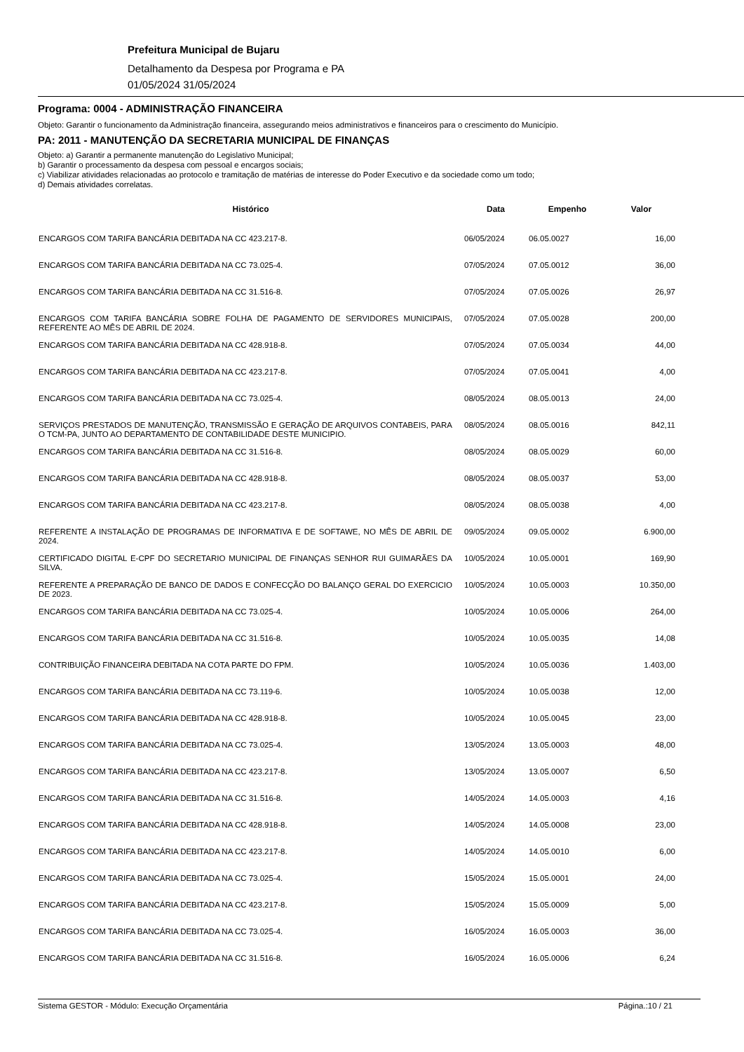Prefeitura Municipal de Bujaru
Detalhamento da Despesa por Programa e PA
01/05/2024 31/05/2024
Programa: 0004 - ADMINISTRAÇÃO FINANCEIRA
Objeto: Garantir o funcionamento da Administração financeira, assegurando meios administrativos e financeiros para o crescimento do Município.
PA: 2011 - MANUTENÇÃO DA SECRETARIA MUNICIPAL DE FINANÇAS
Objeto: a) Garantir a permanente manutenção do Legislativo Municipal;
b) Garantir o processamento da despesa com pessoal e encargos sociais;
c) Viabilizar atividades relacionadas ao protocolo e tramitação de matérias de interesse do Poder Executivo e da sociedade como um todo;
d) Demais atividades correlatas.
| Histórico | Data | Empenho | Valor |
| --- | --- | --- | --- |
| ENCARGOS COM TARIFA BANCÁRIA DEBITADA NA CC 423.217-8. | 06/05/2024 | 06.05.0027 | 16,00 |
| ENCARGOS COM TARIFA BANCÁRIA DEBITADA NA CC 73.025-4. | 07/05/2024 | 07.05.0012 | 36,00 |
| ENCARGOS COM TARIFA BANCÁRIA DEBITADA NA CC 31.516-8. | 07/05/2024 | 07.05.0026 | 26,97 |
| ENCARGOS COM TARIFA BANCÁRIA SOBRE FOLHA DE PAGAMENTO DE SERVIDORES MUNICIPAIS, REFERENTE AO MÊS DE ABRIL DE 2024. | 07/05/2024 | 07.05.0028 | 200,00 |
| ENCARGOS COM TARIFA BANCÁRIA DEBITADA NA CC 428.918-8. | 07/05/2024 | 07.05.0034 | 44,00 |
| ENCARGOS COM TARIFA BANCÁRIA DEBITADA NA CC 423.217-8. | 07/05/2024 | 07.05.0041 | 4,00 |
| ENCARGOS COM TARIFA BANCÁRIA DEBITADA NA CC 73.025-4. | 08/05/2024 | 08.05.0013 | 24,00 |
| SERVIÇOS PRESTADOS DE MANUTENÇÃO, TRANSMISSÃO E GERAÇÃO DE ARQUIVOS CONTABEIS, PARA O TCM-PA, JUNTO AO DEPARTAMENTO DE CONTABILIDADE DESTE MUNICIPIO. | 08/05/2024 | 08.05.0016 | 842,11 |
| ENCARGOS COM TARIFA BANCÁRIA DEBITADA NA CC 31.516-8. | 08/05/2024 | 08.05.0029 | 60,00 |
| ENCARGOS COM TARIFA BANCÁRIA DEBITADA NA CC 428.918-8. | 08/05/2024 | 08.05.0037 | 53,00 |
| ENCARGOS COM TARIFA BANCÁRIA DEBITADA NA CC 423.217-8. | 08/05/2024 | 08.05.0038 | 4,00 |
| REFERENTE A INSTALAÇÃO DE PROGRAMAS DE INFORMATIVA E DE SOFTAWE, NO MÊS DE ABRIL DE 2024. | 09/05/2024 | 09.05.0002 | 6.900,00 |
| CERTIFICADO DIGITAL E-CPF DO SECRETARIO MUNICIPAL DE FINANÇAS SENHOR RUI GUIMARÃES DA SILVA. | 10/05/2024 | 10.05.0001 | 169,90 |
| REFERENTE A PREPARAÇÃO DE BANCO DE DADOS E CONFECÇÃO DO BALANÇO GERAL DO EXERCICIO DE 2023. | 10/05/2024 | 10.05.0003 | 10.350,00 |
| ENCARGOS COM TARIFA BANCÁRIA DEBITADA NA CC 73.025-4. | 10/05/2024 | 10.05.0006 | 264,00 |
| ENCARGOS COM TARIFA BANCÁRIA DEBITADA NA CC 31.516-8. | 10/05/2024 | 10.05.0035 | 14,08 |
| CONTRIBUIÇÃO FINANCEIRA DEBITADA NA COTA PARTE DO FPM. | 10/05/2024 | 10.05.0036 | 1.403,00 |
| ENCARGOS COM TARIFA BANCÁRIA DEBITADA NA CC 73.119-6. | 10/05/2024 | 10.05.0038 | 12,00 |
| ENCARGOS COM TARIFA BANCÁRIA DEBITADA NA CC 428.918-8. | 10/05/2024 | 10.05.0045 | 23,00 |
| ENCARGOS COM TARIFA BANCÁRIA DEBITADA NA CC 73.025-4. | 13/05/2024 | 13.05.0003 | 48,00 |
| ENCARGOS COM TARIFA BANCÁRIA DEBITADA NA CC 423.217-8. | 13/05/2024 | 13.05.0007 | 6,50 |
| ENCARGOS COM TARIFA BANCÁRIA DEBITADA NA CC 31.516-8. | 14/05/2024 | 14.05.0003 | 4,16 |
| ENCARGOS COM TARIFA BANCÁRIA DEBITADA NA CC 428.918-8. | 14/05/2024 | 14.05.0008 | 23,00 |
| ENCARGOS COM TARIFA BANCÁRIA DEBITADA NA CC 423.217-8. | 14/05/2024 | 14.05.0010 | 6,00 |
| ENCARGOS COM TARIFA BANCÁRIA DEBITADA NA CC 73.025-4. | 15/05/2024 | 15.05.0001 | 24,00 |
| ENCARGOS COM TARIFA BANCÁRIA DEBITADA NA CC 423.217-8. | 15/05/2024 | 15.05.0009 | 5,00 |
| ENCARGOS COM TARIFA BANCÁRIA DEBITADA NA CC 73.025-4. | 16/05/2024 | 16.05.0003 | 36,00 |
| ENCARGOS COM TARIFA BANCÁRIA DEBITADA NA CC 31.516-8. | 16/05/2024 | 16.05.0006 | 6,24 |
Sistema GESTOR - Módulo: Execução Orçamentária Página.:10 / 21